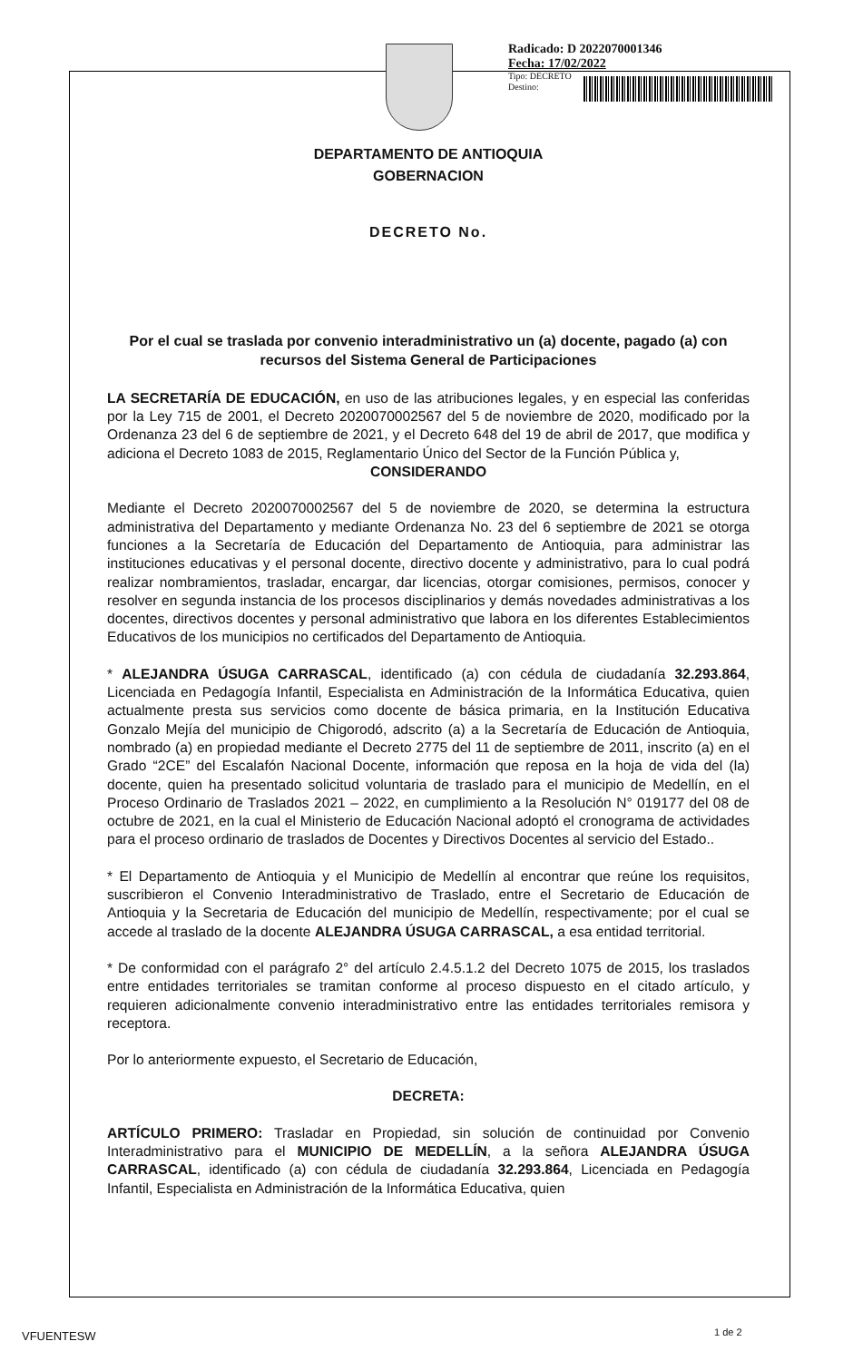Radicado: D 2022070001346
Fecha: 17/02/2022
Tipo: DECRETO
Destino:
DEPARTAMENTO DE ANTIOQUIA
GOBERNACION
DECRETO No.
Por el cual se traslada por convenio interadministrativo un (a) docente, pagado (a) con recursos del Sistema General de Participaciones
LA SECRETARÍA DE EDUCACIÓN, en uso de las atribuciones legales, y en especial las conferidas por la Ley 715 de 2001, el Decreto 2020070002567 del 5 de noviembre de 2020, modificado por la Ordenanza 23 del 6 de septiembre de 2021, y el Decreto 648 del 19 de abril de 2017, que modifica y adiciona el Decreto 1083 de 2015, Reglamentario Único del Sector de la Función Pública y,
CONSIDERANDO
Mediante el Decreto 2020070002567 del 5 de noviembre de 2020, se determina la estructura administrativa del Departamento y mediante Ordenanza No. 23 del 6 septiembre de 2021 se otorga funciones a la Secretaría de Educación del Departamento de Antioquia, para administrar las instituciones educativas y el personal docente, directivo docente y administrativo, para lo cual podrá realizar nombramientos, trasladar, encargar, dar licencias, otorgar comisiones, permisos, conocer y resolver en segunda instancia de los procesos disciplinarios y demás novedades administrativas a los docentes, directivos docentes y personal administrativo que labora en los diferentes Establecimientos Educativos de los municipios no certificados del Departamento de Antioquia.
* ALEJANDRA ÚSUGA CARRASCAL, identificado (a) con cédula de ciudadanía 32.293.864, Licenciada en Pedagogía Infantil, Especialista en Administración de la Informática Educativa, quien actualmente presta sus servicios como docente de básica primaria, en la Institución Educativa Gonzalo Mejía del municipio de Chigorodó, adscrito (a) a la Secretaría de Educación de Antioquia, nombrado (a) en propiedad mediante el Decreto 2775 del 11 de septiembre de 2011, inscrito (a) en el Grado “2CE” del Escalafón Nacional Docente, información que reposa en la hoja de vida del (la) docente, quien ha presentado solicitud voluntaria de traslado para el municipio de Medellín, en el Proceso Ordinario de Traslados 2021 – 2022, en cumplimiento a la Resolución N° 019177 del 08 de octubre de 2021, en la cual el Ministerio de Educación Nacional adoptó el cronograma de actividades para el proceso ordinario de traslados de Docentes y Directivos Docentes al servicio del Estado..
* El Departamento de Antioquia y el Municipio de Medellín al encontrar que reúne los requisitos, suscribieron el Convenio Interadministrativo de Traslado, entre el Secretario de Educación de Antioquia y la Secretaria de Educación del municipio de Medellín, respectivamente; por el cual se accede al traslado de la docente ALEJANDRA ÚSUGA CARRASCAL, a esa entidad territorial.
* De conformidad con el parágrafo 2° del artículo 2.4.5.1.2 del Decreto 1075 de 2015, los traslados entre entidades territoriales se tramitan conforme al proceso dispuesto en el citado artículo, y requieren adicionalmente convenio interadministrativo entre las entidades territoriales remisora y receptora.
Por lo anteriormente expuesto, el Secretario de Educación,
DECRETA:
ARTÍCULO PRIMERO: Trasladar en Propiedad, sin solución de continuidad por Convenio Interadministrativo para el MUNICIPIO DE MEDELLÍN, a la señora ALEJANDRA ÚSUGA CARRASCAL, identificado (a) con cédula de ciudadanía 32.293.864, Licenciada en Pedagogía Infantil, Especialista en Administración de la Informática Educativa, quien
VFUENTESW 1 de 2